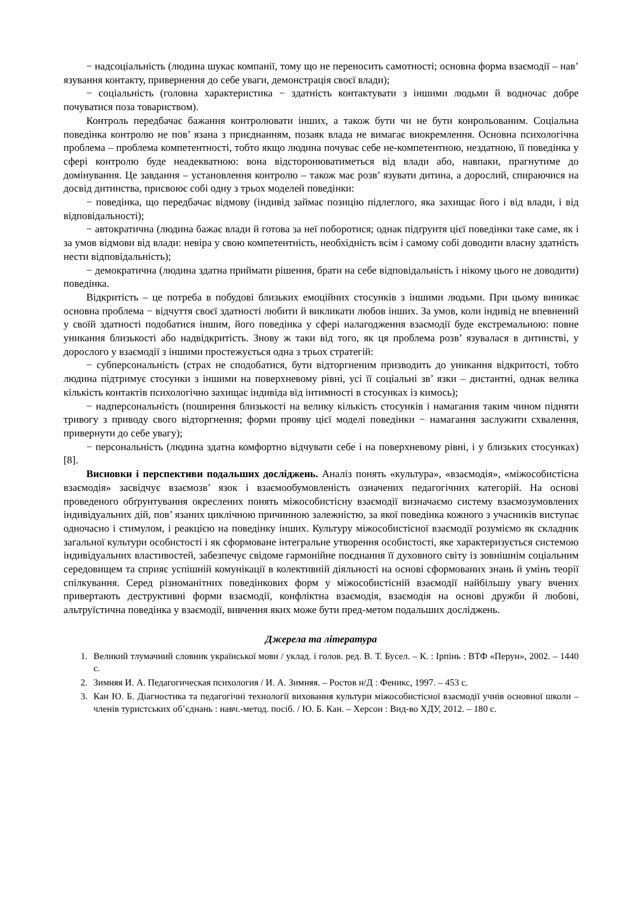− надсоціальність (людина шукає компанії, тому що не переносить самотності; основна форма взаємодії – нав’ язування контакту, привернення до себе уваги, демонстрація своєї влади);
− соціальність (головна характеристика − здатність контактувати з іншими людьми й водночас добре почуватися поза товариством).
Контроль передбачає бажання контролювати інших, а також бути чи не бути конрольованим. Соціальна поведінка контролю не пов’ язана з приєднанням, позаяк влада не вимагає виокремлення. Основна психологічна проблема – проблема компетентності, тобто якщо людина почуває себе не-компетентною, нездатною, її поведінка у сфері контролю буде неадекватною: вона відсторонюватиметься від влади або, навпаки, прагнутиме до домінування. Це завдання – установлення контролю – також має розв’ язувати дитина, а дорослий, спираючися на досвід дитинства, присвоює собі одну з трьох моделей поведінки:
− поведінка, що передбачає відмову (індивід займає позицію підлеглого, яка захищає його і від влади, і від відповідальності);
− автократична (людина бажає влади й готова за неї поборотися; однак підґрунтя цієї поведінки таке саме, як і за умов відмови від влади: невіра у свою компетентність, необхідність всім і самому собі доводити власну здатність нести відповідальність);
− демократична (людина здатна приймати рішення, брати на себе відповідальність і нікому цього не доводити) поведінка.
Відкритість – це потреба в побудові близьких емоційних стосунків з іншими людьми. При цьому виникає основна проблема − відчуття своєї здатності любити й викликати любов інших. За умов, коли індивід не впевнений у своїй здатності подобатися іншим, його поведінка у сфері налагодження взаємодії буде екстремальною: повне уникання близькості або надвідкритість. Знову ж таки від того, як ця проблема розв’ язувалася в дитинстві, у дорослого у взаємодії з іншими простежується одна з трьох стратегій:
− субперсональність (страх не сподобатися, бути відторгненим призводить до уникання відкритості, тобто людина підтримує стосунки з іншими на поверхневому рівні, усі її соціальні зв’ язки – дистантні, однак велика кількість контактів психологічно захищає індивіда від інтимності в стосунках із кимось);
− надперсональність (поширення близькості на велику кількість стосунків і намагання таким чином підняти тривогу з приводу свого відторгнення; форми прояву цієї моделі поведінки − намагання заслужити схвалення, привернути до себе увагу);
− персональність (людина здатна комфортно відчувати себе і на поверхневому рівні, і у близьких стосунках) [8].
Висновки і перспективи подальших досліджень. Аналіз понять «культура», «взаємодія», «міжособистісна взаємодія» засвідчує взаємозв’ язок і взаємообумовленість означених педагогічних категорій. На основі проведеного обґрунтування окреслених понять міжособистісну взаємодії визначаємо систему взаємозумовлених індивідуальних дій, пов’ язаних циклічною причинною залежністю, за якої поведінка кожного з учасників виступає одночасно і стимулом, і реакцією на поведінку інших. Культуру міжособистісної взаємодії розуміємо як складник загальної культури особистості і як сформоване інтегральне утворення особистості, яке характеризується системою індивідуальних властивостей, забезпечує свідоме гармонійне поєднання її духовного світу із зовнішнім соціальним середовищем та сприяє успішній комунікації в колективній діяльності на основі сформованих знань й умінь теорії спілкування. Серед різноманітних поведінкових форм у міжособистісній взаємодії найбільшу увагу вчених привертають деструктивні форми взаємодії, конфліктна взаємодія, взаємодія на основі дружби й любові, альтруїстична поведінка у взаємодії, вивчення яких може бути пред-метом подальших досліджень.
Джерела та література
1. Великий тлумачний словник української мови / уклад. і голов. ред. В. Т. Бусел. – К. : Ірпінь : ВТФ «Перун», 2002. – 1440 с.
2. Зимняя И. А. Педагогическая психология / И. А. Зимняя. – Ростов н/Д : Феникс, 1997. – 453 с.
3. Кан Ю. Б. Діагностика та педагогічні технології виховання культури міжособистісної взаємодії учнів основної школи – членів туристських об’єднань : навч.-метод. посіб. / Ю. Б. Кан. – Херсон : Вид-во ХДУ, 2012. – 180 с.